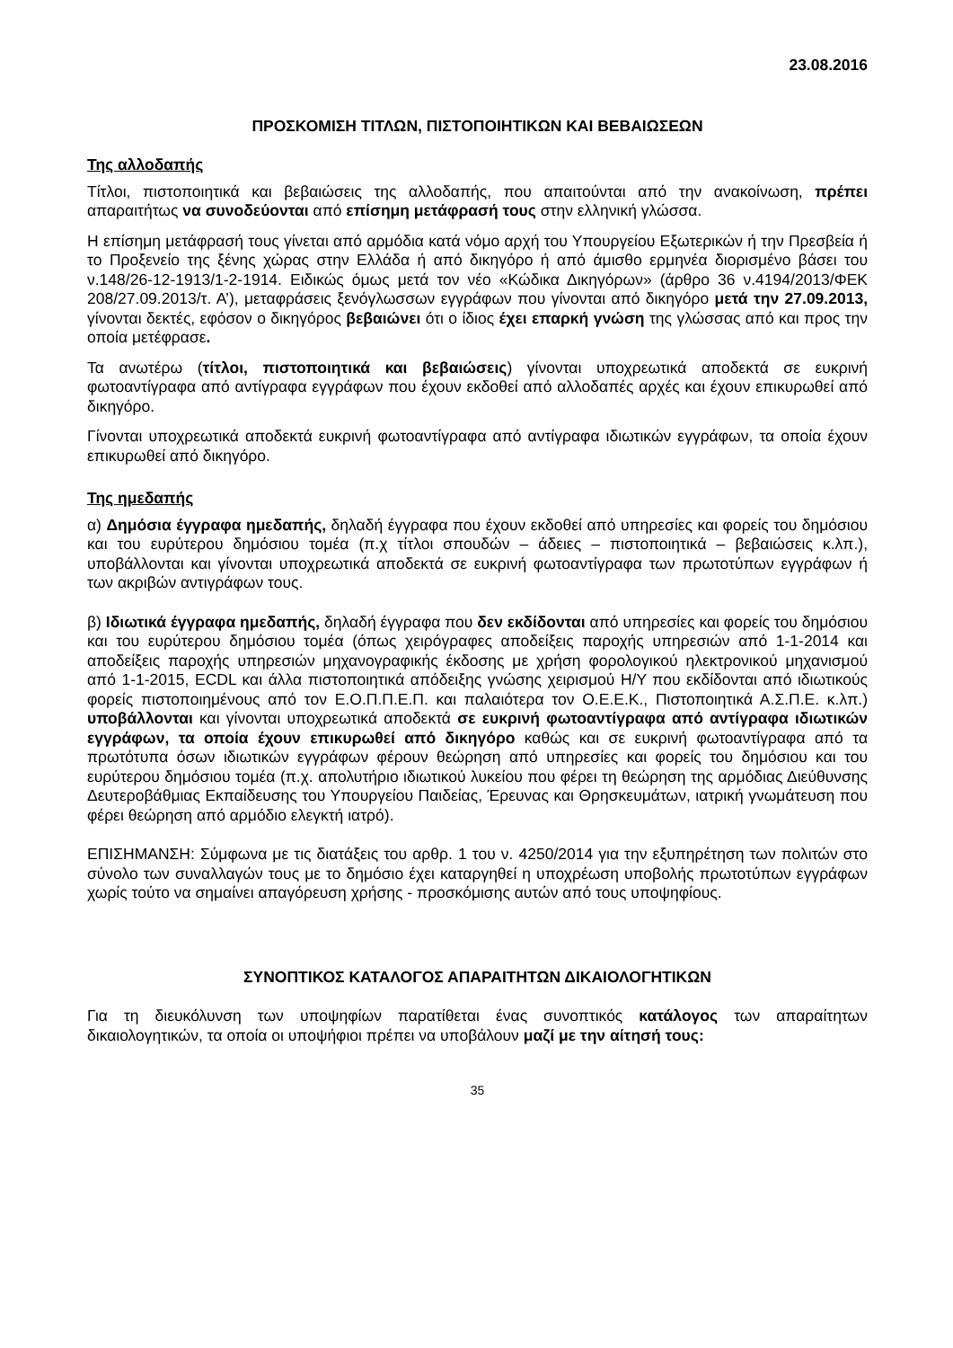23.08.2016
ΠΡΟΣΚΟΜΙΣΗ ΤΙΤΛΩΝ, ΠΙΣΤΟΠΟΙΗΤΙΚΩΝ ΚΑΙ ΒΕΒΑΙΩΣΕΩΝ
Της αλλοδαπής
Τίτλοι, πιστοποιητικά και βεβαιώσεις της αλλοδαπής, που απαιτούνται από την ανακοίνωση, πρέπει απαραιτήτως να συνοδεύονται από επίσημη μετάφρασή τους στην ελληνική γλώσσα.
Η επίσημη μετάφρασή τους γίνεται από αρμόδια κατά νόμο αρχή του Υπουργείου Εξωτερικών ή την Πρεσβεία ή το Προξενείο της ξένης χώρας στην Ελλάδα ή από δικηγόρο ή από άμισθο ερμηνέα διορισμένο βάσει του ν.148/26-12-1913/1-2-1914. Ειδικώς όμως μετά τον νέο «Κώδικα Δικηγόρων» (άρθρο 36 ν.4194/2013/ΦΕΚ 208/27.09.2013/τ. Α’), μεταφράσεις ξενόγλωσσων εγγράφων που γίνονται από δικηγόρο μετά την 27.09.2013, γίνονται δεκτές, εφόσον ο δικηγόρος βεβαιώνει ότι ο ίδιος έχει επαρκή γνώση της γλώσσας από και προς την οποία μετέφρασε.
Τα ανωτέρω (τίτλοι, πιστοποιητικά και βεβαιώσεις) γίνονται υποχρεωτικά αποδεκτά σε ευκρινή φωτοαντίγραφα από αντίγραφα εγγράφων που έχουν εκδοθεί από αλλοδαπές αρχές και έχουν επικυρωθεί από δικηγόρο.
Γίνονται υποχρεωτικά αποδεκτά ευκρινή φωτοαντίγραφα από αντίγραφα ιδιωτικών εγγράφων, τα οποία έχουν επικυρωθεί από δικηγόρο.
Της ημεδαπής
α) Δημόσια έγγραφα ημεδαπής, δηλαδή έγγραφα που έχουν εκδοθεί από υπηρεσίες και φορείς του δημόσιου και του ευρύτερου δημόσιου τομέα (π.χ τίτλοι σπουδών – άδειες – πιστοποιητικά – βεβαιώσεις κ.λπ.), υποβάλλονται και γίνονται υποχρεωτικά αποδεκτά σε ευκρινή φωτοαντίγραφα των πρωτοτύπων εγγράφων ή των ακριβών αντιγράφων τους.
β) Ιδιωτικά έγγραφα ημεδαπής, δηλαδή έγγραφα που δεν εκδίδονται από υπηρεσίες και φορείς του δημόσιου και του ευρύτερου δημόσιου τομέα (όπως χειρόγραφες αποδείξεις παροχής υπηρεσιών από 1-1-2014 και αποδείξεις παροχής υπηρεσιών μηχανογραφικής έκδοσης με χρήση φορολογικού ηλεκτρονικού μηχανισμού από 1-1-2015, ECDL και άλλα πιστοποιητικά απόδειξης γνώσης χειρισμού Η/Υ που εκδίδονται από ιδιωτικούς φορείς πιστοποιημένους από τον Ε.Ο.Π.Π.Ε.Π. και παλαιότερα τον Ο.Ε.Ε.Κ., Πιστοποιητικά Α.Σ.Π.Ε. κ.λπ.) υποβάλλονται και γίνονται υποχρεωτικά αποδεκτά σε ευκρινή φωτοαντίγραφα από αντίγραφα ιδιωτικών εγγράφων, τα οποία έχουν επικυρωθεί από δικηγόρο καθώς και σε ευκρινή φωτοαντίγραφα από τα πρωτότυπα όσων ιδιωτικών εγγράφων φέρουν θεώρηση από υπηρεσίες και φορείς του δημόσιου και του ευρύτερου δημόσιου τομέα (π.χ. απολυτήριο ιδιωτικού λυκείου που φέρει τη θεώρηση της αρμόδιας Διεύθυνσης Δευτεροβάθμιας Εκπαίδευσης του Υπουργείου Παιδείας, Έρευνας και Θρησκευμάτων, ιατρική γνωμάτευση που φέρει θεώρηση από αρμόδιο ελεγκτή ιατρό).
ΕΠΙΣΗΜΑΝΣΗ: Σύμφωνα με τις διατάξεις του αρθρ. 1 του ν. 4250/2014 για την εξυπηρέτηση των πολιτών στο σύνολο των συναλλαγών τους με το δημόσιο έχει καταργηθεί η υποχρέωση υποβολής πρωτοτύπων εγγράφων χωρίς τούτο να σημαίνει απαγόρευση χρήσης - προσκόμισης αυτών από τους υποψηφίους.
ΣΥΝΟΠΤΙΚΟΣ ΚΑΤΑΛΟΓΟΣ ΑΠΑΡΑΙΤΗΤΩΝ ΔΙΚΑΙΟΛΟΓΗΤΙΚΩΝ
Για τη διευκόλυνση των υποψηφίων παρατίθεται ένας συνοπτικός κατάλογος των απαραίτητων δικαιολογητικών, τα οποία οι υποψήφιοι πρέπει να υποβάλουν μαζί με την αίτησή τους:
35